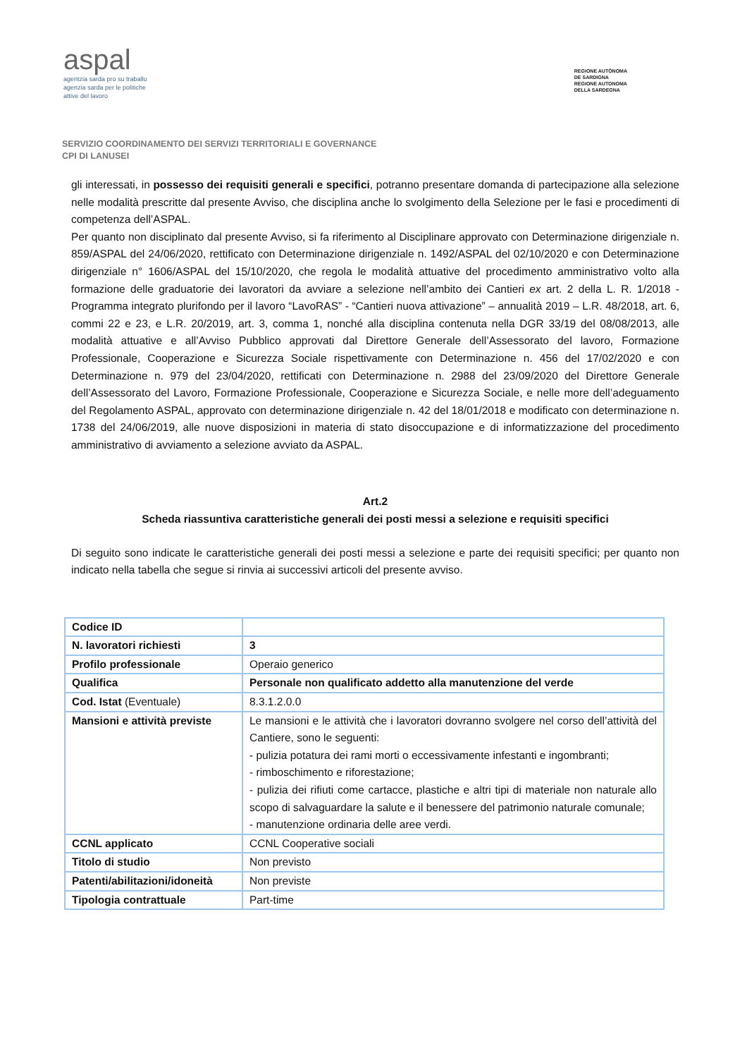aspal
agentzia sarda pro su traballu
agenzia sarda per le politiche
attive del lavoro
REGIONE AUTÒNOMA
DE SARDIGNA
REGIONE AUTONOMA
DELLA SARDEGNA
SERVIZIO COORDINAMENTO DEI SERVIZI TERRITORIALI E GOVERNANCE
CPI DI LANUSEI
gli interessati, in possesso dei requisiti generali e specifici, potranno presentare domanda di partecipazione alla selezione nelle modalità prescritte dal presente Avviso, che disciplina anche lo svolgimento della Selezione per le fasi e procedimenti di competenza dell’ASPAL.
Per quanto non disciplinato dal presente Avviso, si fa riferimento al Disciplinare approvato con Determinazione dirigenziale n. 859/ASPAL del 24/06/2020, rettificato con Determinazione dirigenziale n. 1492/ASPAL del 02/10/2020 e con Determinazione dirigenziale n° 1606/ASPAL del 15/10/2020, che regola le modalità attuative del procedimento amministrativo volto alla formazione delle graduatorie dei lavoratori da avviare a selezione nell’ambito dei Cantieri ex art. 2 della L. R. 1/2018 - Programma integrato plurifondo per il lavoro “LavoRAS” - “Cantieri nuova attivazione” – annualità 2019 – L.R. 48/2018, art. 6, commi 22 e 23, e L.R. 20/2019, art. 3, comma 1, nonché alla disciplina contenuta nella DGR 33/19 del 08/08/2013, alle modalità attuative e all’Avviso Pubblico approvati dal Direttore Generale dell’Assessorato del lavoro, Formazione Professionale, Cooperazione e Sicurezza Sociale rispettivamente con Determinazione n. 456 del 17/02/2020 e con Determinazione n. 979 del 23/04/2020, rettificati con Determinazione n. 2988 del 23/09/2020 del Direttore Generale dell’Assessorato del Lavoro, Formazione Professionale, Cooperazione e Sicurezza Sociale, e nelle more dell’adeguamento del Regolamento ASPAL, approvato con determinazione dirigenziale n. 42 del 18/01/2018 e modificato con determinazione n. 1738 del 24/06/2019, alle nuove disposizioni in materia di stato disoccupazione e di informatizzazione del procedimento amministrativo di avviamento a selezione avviato da ASPAL.
Art.2
Scheda riassuntiva caratteristiche generali dei posti messi a selezione e requisiti specifici
Di seguito sono indicate le caratteristiche generali dei posti messi a selezione e parte dei requisiti specifici; per quanto non indicato nella tabella che segue si rinvia ai successivi articoli del presente avviso.
| Codice ID | |
| N. lavoratori richiesti | 3 |
| Profilo professionale | Operaio generico |
| Qualifica | Personale non qualificato addetto alla manutenzione del verde |
| Cod. Istat (Eventuale) | 8.3.1.2.0.0 |
| Mansioni e attività previste | Le mansioni e le attività che i lavoratori dovranno svolgere nel corso dell’attività del Cantiere, sono le seguenti: - pulizia potatura dei rami morti o eccessivamente infestanti e ingombranti; - rimboschimento e riforestazione; - pulizia dei rifiuti come cartacce, plastiche e altri tipi di materiale non naturale allo scopo di salvaguardare la salute e il benessere del patrimonio naturale comunale; - manutenzione ordinaria delle aree verdi. |
| CCNL applicato | CCNL Cooperative sociali |
| Titolo di studio | Non previsto |
| Patenti/abilitazioni/idoneità | Non previste |
| Tipologia contrattuale | Part-time |